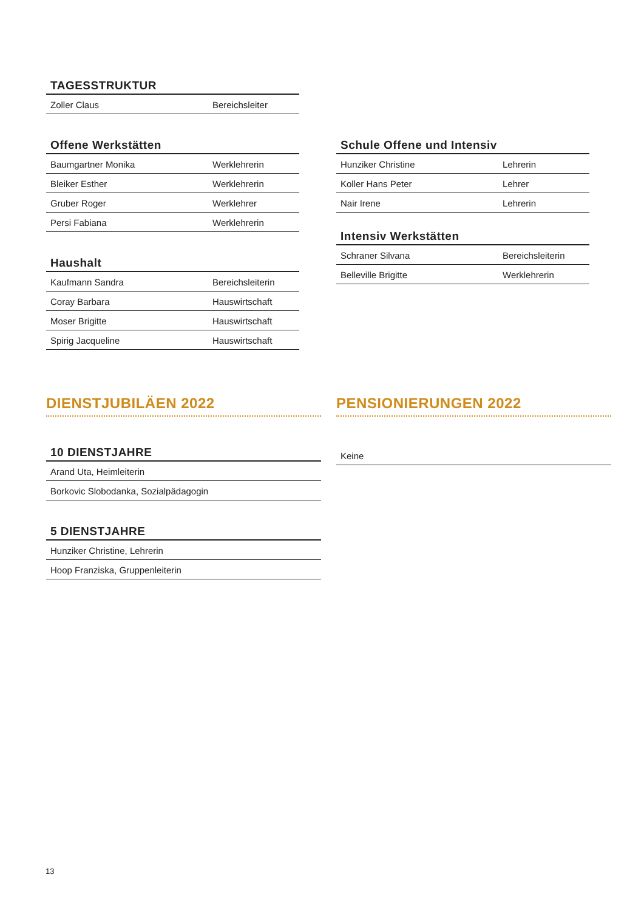TAGESSTRUKTUR
| Zoller Claus | Bereichsleiter |
Offene Werkstätten
| Baumgartner Monika | Werklehrerin |
| Bleiker Esther | Werklehrerin |
| Gruber Roger | Werklehrer |
| Persi Fabiana | Werklehrerin |
Haushalt
| Kaufmann Sandra | Bereichsleiterin |
| Coray Barbara | Hauswirtschaft |
| Moser Brigitte | Hauswirtschaft |
| Spirig Jacqueline | Hauswirtschaft |
Schule Offene und Intensiv
| Hunziker Christine | Lehrerin |
| Koller Hans Peter | Lehrer |
| Nair Irene | Lehrerin |
Intensiv Werkstätten
| Schraner Silvana | Bereichsleiterin |
| Belleville Brigitte | Werklehrerin |
DIENSTJUBILÄEN 2022
10 DIENSTJAHRE
| Arand Uta, Heimleiterin |
| Borkovic Slobodanka, Sozialpädagogin |
5 DIENSTJAHRE
| Hunziker Christine, Lehrerin |
| Hoop Franziska, Gruppenleiterin |
PENSIONIERUNGEN 2022
| Keine |
13